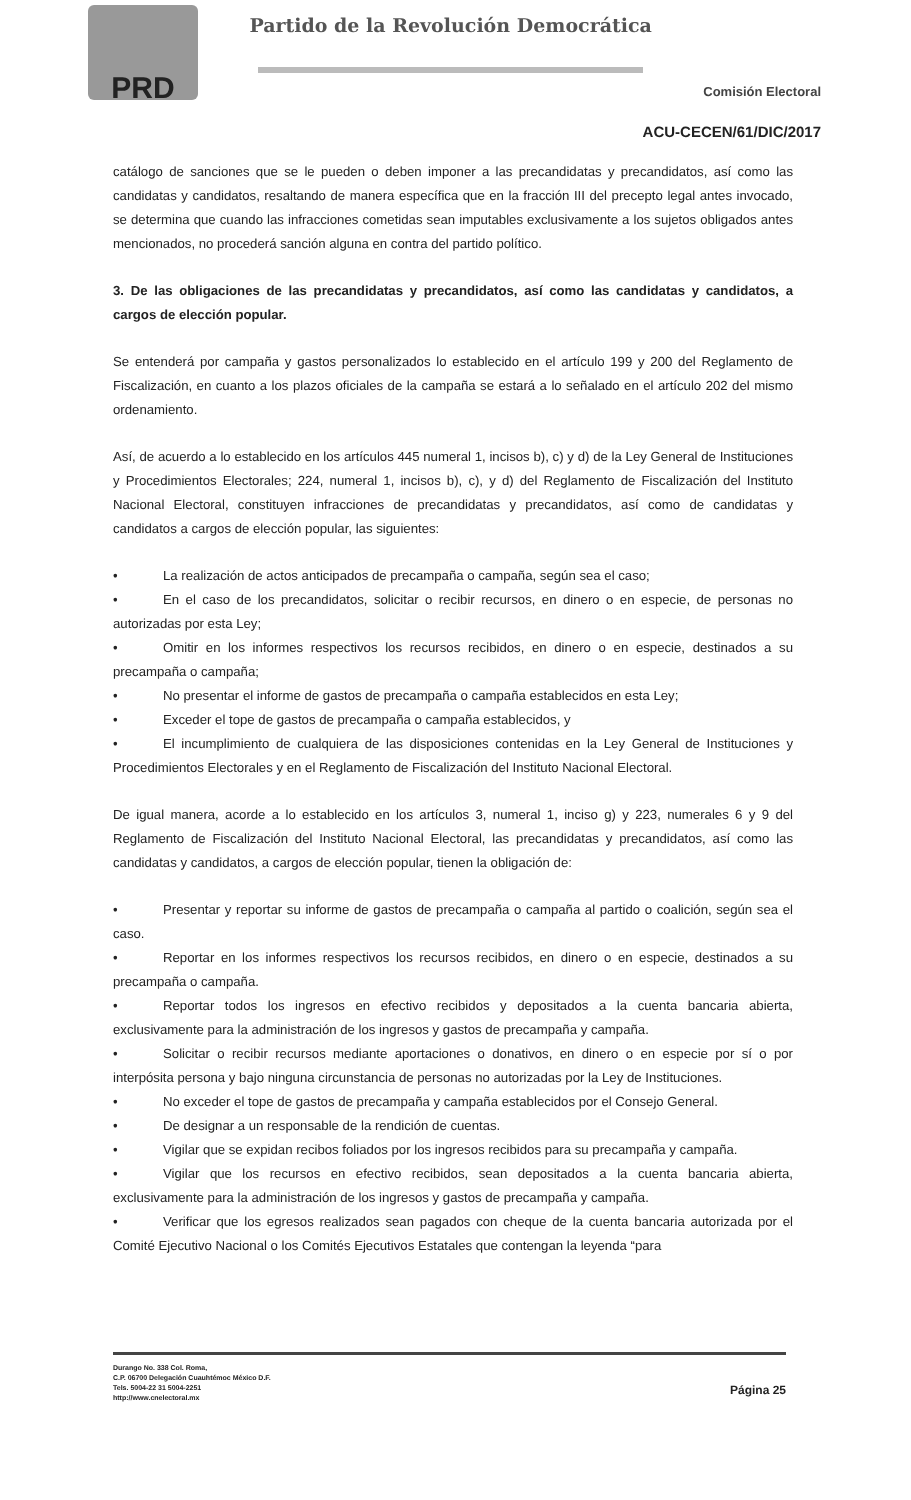PRD
Partido de la Revolución Democrática
Comisión Electoral
ACU-CECEN/61/DIC/2017
catálogo de sanciones que se le pueden o deben imponer a las precandidatas y precandidatos, así como las candidatas y candidatos, resaltando de manera específica que en la fracción III del precepto legal antes invocado, se determina que cuando las infracciones cometidas sean imputables exclusivamente a los sujetos obligados antes mencionados, no procederá sanción alguna en contra del partido político.
3. De las obligaciones de las precandidatas y precandidatos, así como las candidatas y candidatos, a cargos de elección popular.
Se entenderá por campaña y gastos personalizados lo establecido en el artículo 199 y 200 del Reglamento de Fiscalización, en cuanto a los plazos oficiales de la campaña se estará a lo señalado en el artículo 202 del mismo ordenamiento.
Así, de acuerdo a lo establecido en los artículos 445 numeral 1, incisos b), c) y d) de la Ley General de Instituciones y Procedimientos Electorales; 224, numeral 1, incisos b), c), y d) del Reglamento de Fiscalización del Instituto Nacional Electoral, constituyen infracciones de precandidatas y precandidatos, así como de candidatas y candidatos a cargos de elección popular, las siguientes:
• La realización de actos anticipados de precampaña o campaña, según sea el caso;
• En el caso de los precandidatos, solicitar o recibir recursos, en dinero o en especie, de personas no autorizadas por esta Ley;
• Omitir en los informes respectivos los recursos recibidos, en dinero o en especie, destinados a su precampaña o campaña;
• No presentar el informe de gastos de precampaña o campaña establecidos en esta Ley;
• Exceder el tope de gastos de precampaña o campaña establecidos, y
• El incumplimiento de cualquiera de las disposiciones contenidas en la Ley General de Instituciones y Procedimientos Electorales y en el Reglamento de Fiscalización del Instituto Nacional Electoral.
De igual manera, acorde a lo establecido en los artículos 3, numeral 1, inciso g) y 223, numerales 6 y 9 del Reglamento de Fiscalización del Instituto Nacional Electoral, las precandidatas y precandidatos, así como las candidatas y candidatos, a cargos de elección popular, tienen la obligación de:
• Presentar y reportar su informe de gastos de precampaña o campaña al partido o coalición, según sea el caso.
• Reportar en los informes respectivos los recursos recibidos, en dinero o en especie, destinados a su precampaña o campaña.
• Reportar todos los ingresos en efectivo recibidos y depositados a la cuenta bancaria abierta, exclusivamente para la administración de los ingresos y gastos de precampaña y campaña.
• Solicitar o recibir recursos mediante aportaciones o donativos, en dinero o en especie por sí o por interpósita persona y bajo ninguna circunstancia de personas no autorizadas por la Ley de Instituciones.
• No exceder el tope de gastos de precampaña y campaña establecidos por el Consejo General.
• De designar a un responsable de la rendición de cuentas.
• Vigilar que se expidan recibos foliados por los ingresos recibidos para su precampaña y campaña.
• Vigilar que los recursos en efectivo recibidos, sean depositados a la cuenta bancaria abierta, exclusivamente para la administración de los ingresos y gastos de precampaña y campaña.
• Verificar que los egresos realizados sean pagados con cheque de la cuenta bancaria autorizada por el Comité Ejecutivo Nacional o los Comités Ejecutivos Estatales que contengan la leyenda “para
Durango No. 338 Col. Roma,
C.P. 06700 Delegación Cuauhtémoc México D.F.
Tels. 5004-22 31 5004-2251
http://www.cnelectoral.mx
Página 25